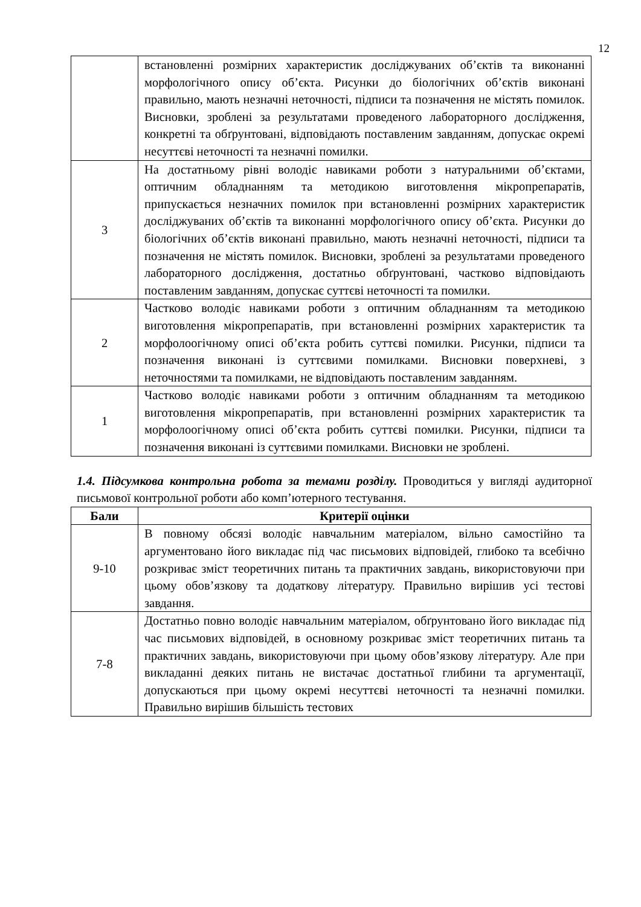12
| | встановленні розмірних характеристик досліджуваних об’єктів та виконанні морфологічного опису об’єкта. Рисунки до біологічних об’єктів виконані правильно, мають незначні неточності, підписи та позначення не містять помилок. Висновки, зроблені за результатами проведеного лабораторного дослідження, конкретні та обґрунтовані, відповідають поставленим завданням, допускає окремі несуттєві неточності та незначні помилки. |
| 3 | На достатньому рівні володіє навиками роботи з натуральними об’єктами, оптичним обладнанням та методикою виготовлення мікропрепаратів, припускається незначних помилок при встановленні розмірних характеристик досліджуваних об’єктів та виконанні морфологічного опису об’єкта. Рисунки до біологічних об’єктів виконані правильно, мають незначні неточності, підписи та позначення не містять помилок. Висновки, зроблені за результатами проведеного лабораторного дослідження, достатньо обґрунтовані, частково відповідають поставленим завданням, допускає суттєві неточності та помилки. |
| 2 | Частково володіє навиками роботи з оптичним обладнанням та методикою виготовлення мікропрепаратів, при встановленні розмірних характеристик та морфолоогічному описі об’єкта робить суттєві помилки. Рисунки, підписи та позначення виконані із суттєвими помилками. Висновки поверхневі, з неточностями та помилками, не відповідають поставленим завданням. |
| 1 | Частково володіє навиками роботи з оптичним обладнанням та методикою виготовлення мікропрепаратів, при встановленні розмірних характеристик та морфолоогічному описі об’єкта робить суттєві помилки. Рисунки, підписи та позначення виконані із суттєвими помилками. Висновки не зроблені. |
1.4. Підсумкова контрольна робота за темами розділу. Проводиться у вигляді аудиторної письмової контрольної роботи або комп’ютерного тестування.
| Бали | Критерії оцінки |
| --- | --- |
| 9-10 | В повному обсязі володіє навчальним матеріалом, вільно самостійно та аргументовано його викладає під час письмових відповідей, глибоко та всебічно розкриває зміст теоретичних питань та практичних завдань, використовуючи при цьому обов’язкову та додаткову літературу. Правильно вирішив усі тестові завдання. |
| 7-8 | Достатньо повно володіє навчальним матеріалом, обґрунтовано його викладає під час письмових відповідей, в основному розкриває зміст теоретичних питань та практичних завдань, використовуючи при цьому обов’язкову літературу. Але при викладанні деяких питань не вистачає достатньої глибини та аргументації, допускаються при цьому окремі несуттєві неточності та незначні помилки. Правильно вирішив більшість тестових |